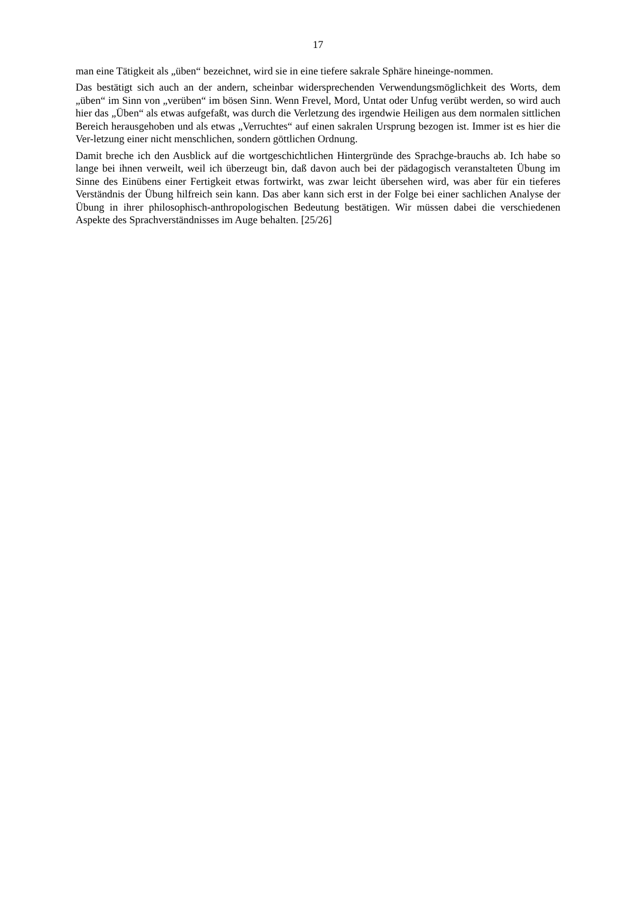17
man eine Tätigkeit als „üben“ bezeichnet, wird sie in eine tiefere sakrale Sphäre hineinge-nommen.
Das bestätigt sich auch an der andern, scheinbar widersprechenden Verwendungsmöglichkeit des Worts, dem „üben“ im Sinn von „verüben“ im bösen Sinn. Wenn Frevel, Mord, Untat oder Unfug verübt werden, so wird auch hier das „Üben“ als etwas aufgefaßt, was durch die Verletzung des irgendwie Heiligen aus dem normalen sittlichen Bereich herausgehoben und als etwas „Verruchtes“ auf einen sakralen Ursprung bezogen ist. Immer ist es hier die Ver-letzung einer nicht menschlichen, sondern göttlichen Ordnung.
Damit breche ich den Ausblick auf die wortgeschichtlichen Hintergründe des Sprachge-brauchs ab. Ich habe so lange bei ihnen verweilt, weil ich überzeugt bin, daß davon auch bei der pädagogisch veranstalteten Übung im Sinne des Einübens einer Fertigkeit etwas fortwirkt, was zwar leicht übersehen wird, was aber für ein tieferes Verständnis der Übung hilfreich sein kann. Das aber kann sich erst in der Folge bei einer sachlichen Analyse der Übung in ihrer philosophisch-anthropologischen Bedeutung bestätigen. Wir müssen dabei die verschiedenen Aspekte des Sprachverständnisses im Auge behalten. [25/26]